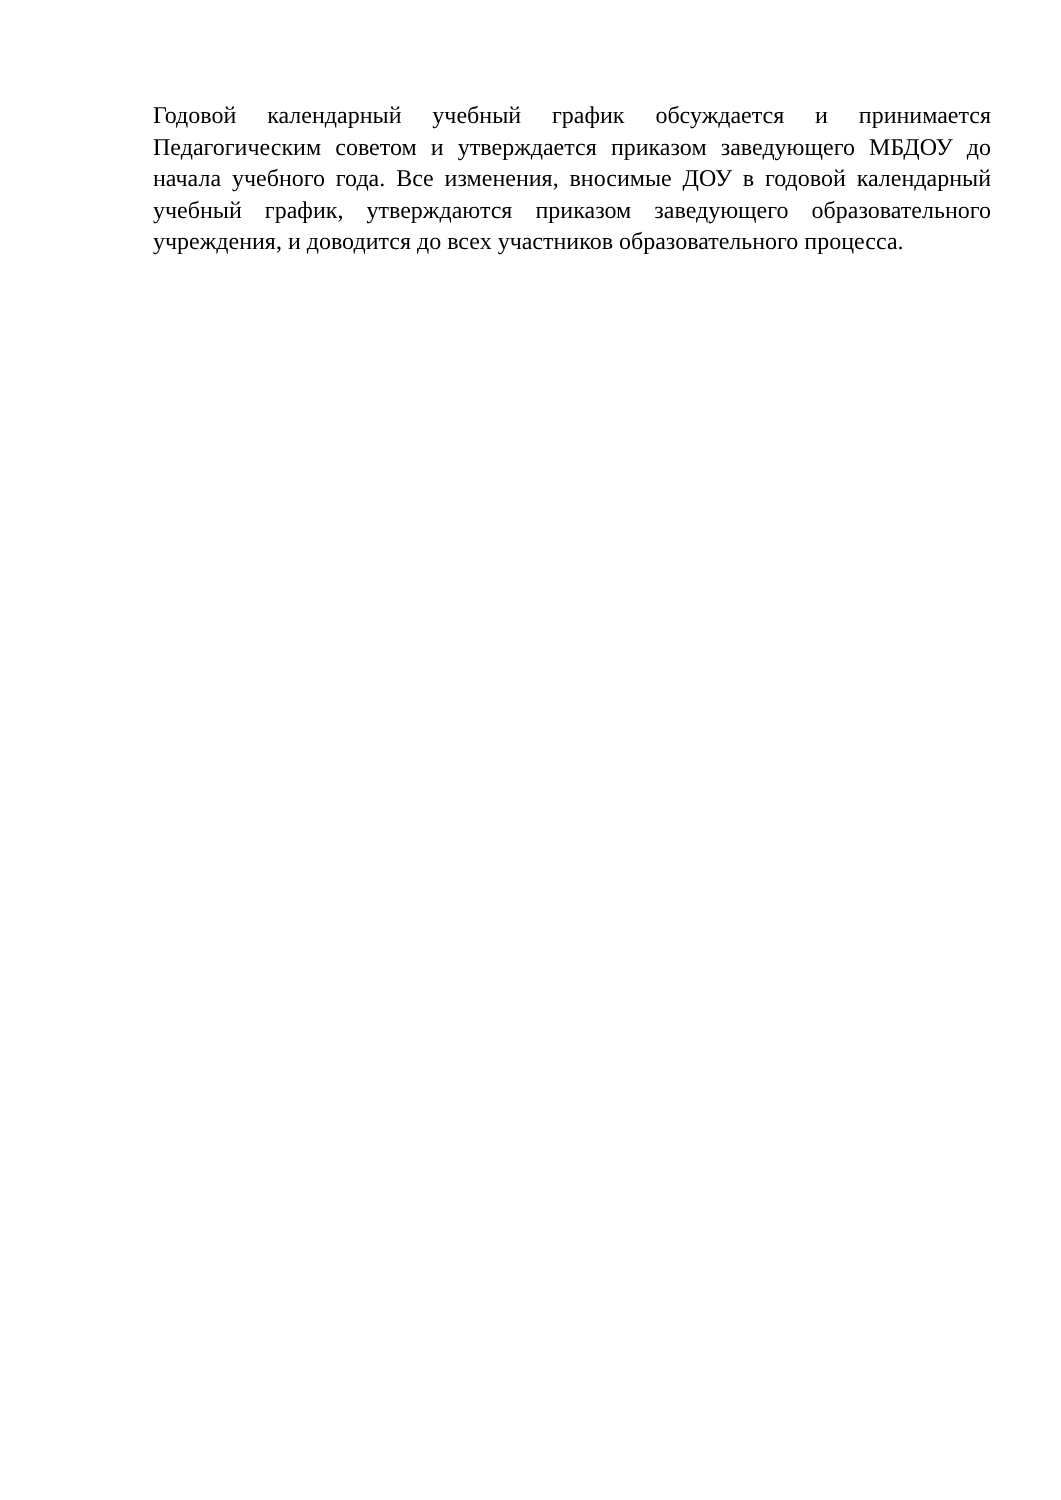Годовой календарный учебный график обсуждается и принимается Педагогическим советом и утверждается приказом заведующего МБДОУ до начала учебного года. Все изменения, вносимые ДОУ в годовой календарный учебный график, утверждаются приказом заведующего образовательного учреждения, и доводится до всех участников образовательного процесса.